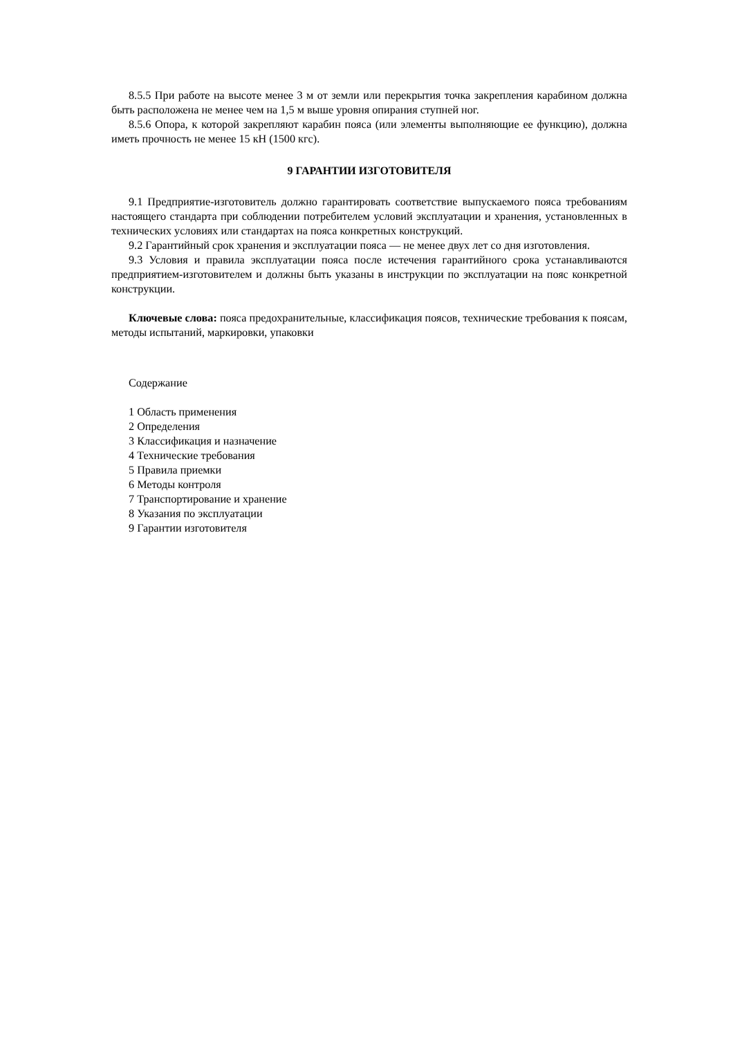8.5.5 При работе на высоте менее 3 м от земли или перекрытия точка закрепления карабином должна быть расположена не менее чем на 1,5 м выше уровня опирания ступней ног.
8.5.6 Опора, к которой закрепляют карабин пояса (или элементы выполняющие ее функцию), должна иметь прочность не менее 15 кН (1500 кгс).
9 ГАРАНТИИ ИЗГОТОВИТЕЛЯ
9.1 Предприятие-изготовитель должно гарантировать соответствие выпускаемого пояса требованиям настоящего стандарта при соблюдении потребителем условий эксплуатации и хранения, установленных в технических условиях или стандартах на пояса конкретных конструкций.
9.2 Гарантийный срок хранения и эксплуатации пояса — не менее двух лет со дня изготовления.
9.3 Условия и правила эксплуатации пояса после истечения гарантийного срока устанавливаются предприятием-изготовителем и должны быть указаны в инструкции по эксплуатации на пояс конкретной конструкции.
Ключевые слова: пояса предохранительные, классификация поясов, технические требования к поясам, методы испытаний, маркировки, упаковки
Содержание
1 Область применения
2 Определения
3 Классификация и назначение
4 Технические требования
5 Правила приемки
6 Методы контроля
7 Транспортирование и хранение
8 Указания по эксплуатации
9 Гарантии изготовителя